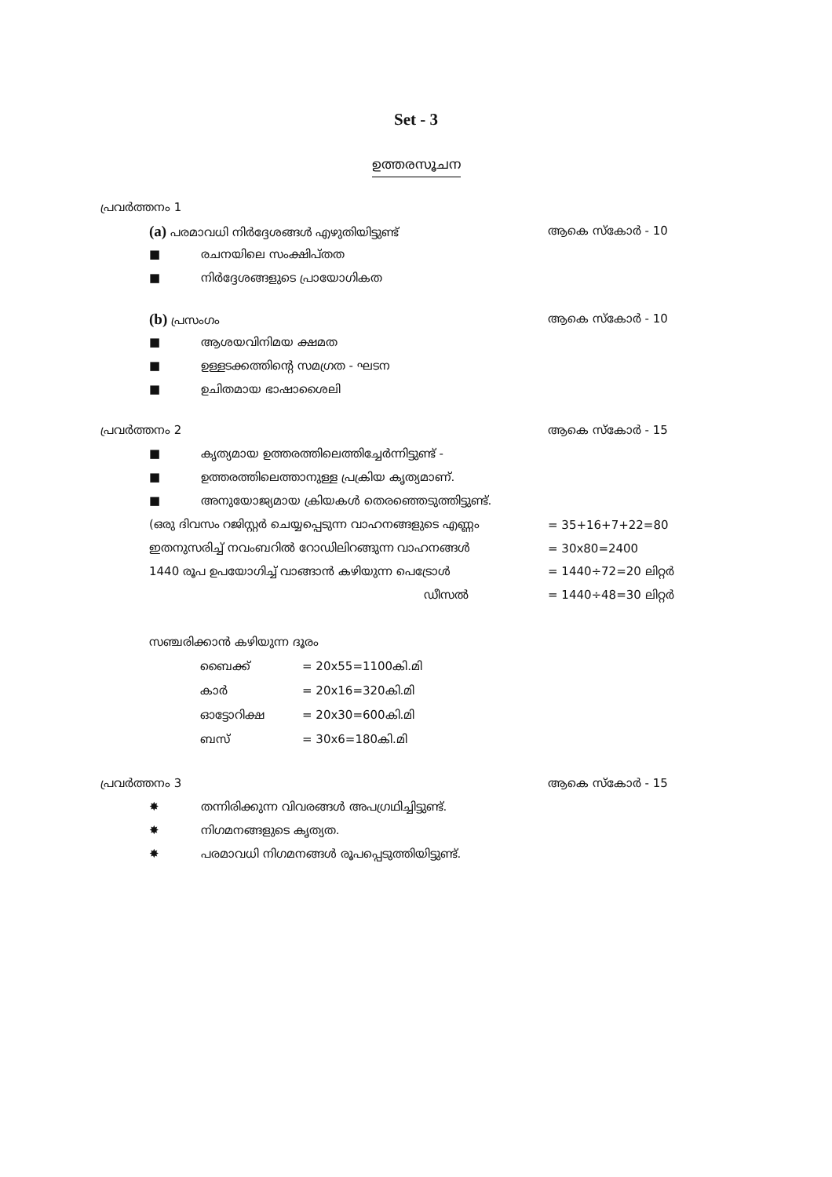Set - 3
ഉത്തരസൂചന
പ്രവർത്തനം 1
(a) പരമാവധി നിർദ്ദേശങ്ങൾ എഴുതിയിട്ടുണ്ട് ആകെ സ്കോർ - 10
■ രചനയിലെ സംക്ഷിപ്തത
■ നിർദ്ദേശങ്ങളുടെ പ്രായോഗികത
(b) പ്രസംഗം ആകെ സ്കോർ - 10
■ ആശയവിനിമയ ക്ഷമത
■ ഉള്ളടക്കത്തിന്റെ സമഗ്രത - ഘടന
■ ഉചിതമായ ഭാഷാശൈലി
പ്രവർത്തനം 2 ആകെ സ്കോർ - 15
■ കൃത്യമായ ഉത്തരത്തിലെത്തിച്ചേർന്നിട്ടുണ്ട് -
■ ഉത്തരത്തിലെത്താനുള്ള പ്രക്രിയ കൃത്യമാണ്.
■ അനുയോജ്യമായ ക്രിയകൾ തെരഞ്ഞെടുത്തിട്ടുണ്ട്.
(ഒരു ദിവസം റജിസ്റ്റർ ചെയ്യപ്പെടുന്ന വാഹനങ്ങളുടെ എണ്ണം = 35+16+7+22=80
ഇതനുസരിച്ച് നവംബറിൽ റോഡിലിറങ്ങുന്ന വാഹനങ്ങൾ = 30x80=2400
1440 രൂപ ഉപയോഗിച്ച് വാങ്ങാൻ കഴിയുന്ന പെട്രോൾ = 1440÷72=20 ലിറ്റർ
ഡീസൽ = 1440÷48=30 ലിറ്റർ
സഞ്ചരിക്കാൻ കഴിയുന്ന ദൂരം
ബൈക്ക് = 20x55=1100കി.മി
കാർ = 20x16=320കി.മി
ഓട്ടോറിക്ഷ = 20x30=600കി.മി
ബസ് = 30x6=180കി.മി
പ്രവർത്തനം 3 ആകെ സ്കോർ - 15
✸ തന്നിരിക്കുന്ന വിവരങ്ങൾ അപഗ്രഥിച്ചിട്ടുണ്ട്.
✸ നിഗമനങ്ങളുടെ കൃത്യത.
✸ പരമാവധി നിഗമനങ്ങൾ രൂപപ്പെടുത്തിയിട്ടുണ്ട്.